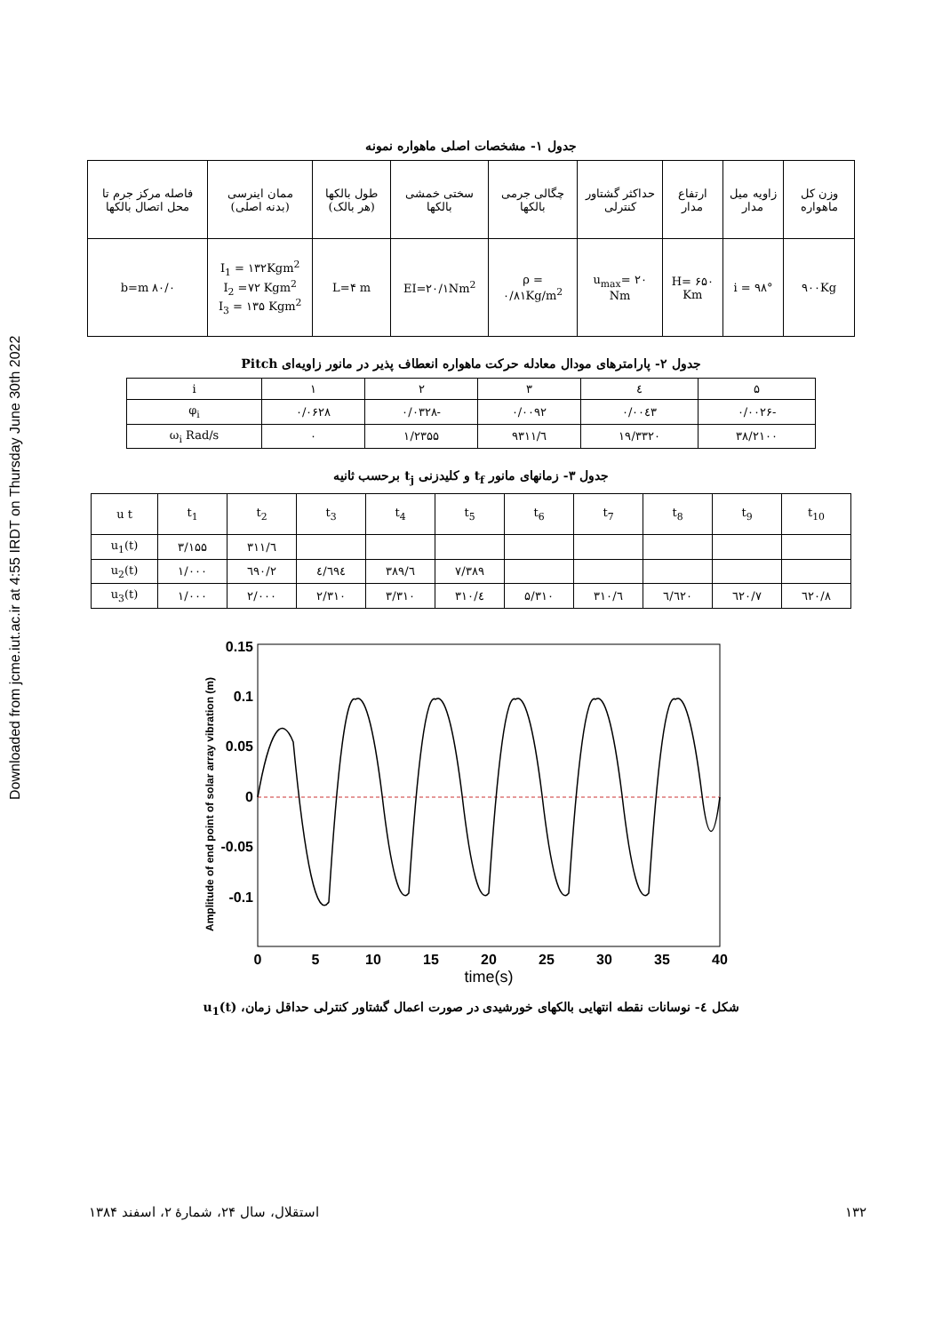Downloaded from jcme.iut.ac.ir at 4:55 IRDT on Thursday June 30th 2022
جدول ۱- مشخصات اصلی ماهواره نمونه
| وزن کل ماهواره | زاویه میل مدار | ارتفاع مدار | حداکثر گشتاور کنترلی | چگالی جرمی بالکها | سختی خمشی بالکها | طول بالکها (هر بالک) | ممان اینرسی (بدنه اصلی) | فاصله مرکز جرم تا محل اتصال بالکها |
| --- | --- | --- | --- | --- | --- | --- | --- | --- |
| ۹۰۰Kg | i = ۹۸° | H= ۶۵۰ Km | u<sub>max</sub>= ۲۰ Nm | ρ = ۰/۸۱Kg/m<sup>2</sup> | EI=۲۰/۱Nm<sup>2</sup> | L=۴ m | I<sub>1</sub> = ۱۳۲Kgm<sup>2</sup> I<sub>2</sub> =۷۲ Kgm<sup>2</sup> I<sub>3</sub> = ۱۳۵ Kgm<sup>2</sup> | b=m ۸۰/۰ |
جدول ۲- پارامترهای مودال معادله حرکت ماهواره انعطاف پذیر در مانور زاویه‌ای Pitch
| ۵ | ٤ | ۳ | ۲ | ۱ | i |
| -۰/۰۰۲۶ | ۰/۰۰٤۳ | ۰/۰۰۹۲ | -۰/۰۳۲۸ | ۰/۰۶۲۸ | φ<sub>i</sub> |
| ۳۸/۲۱۰۰ | ۱۹/۳۳۲۰ | ٦/۹۳۱۱ | ۱/۲۳۵۵ | ۰ | ω<sub>i</sub> Rad/s |
جدول ۳- زمانهای مانور t<sub>f</sub> و کلیدزنی t<sub>j</sub> برحسب ثانیه
| t<sub>10</sub> | t<sub>9</sub> | t<sub>8</sub> | t<sub>7</sub> | t<sub>6</sub> | t<sub>5</sub> | t<sub>4</sub> | t<sub>3</sub> | t<sub>2</sub> | t<sub>1</sub> | u t |
| | | | | | | | | ٦/۳۱۱ | ۳/۱۵۵ | u<sub>1</sub>(t) |
| | | | | | ۷/۳۸۹ | ٦/۳۸۹ | ٤/٦۹٤ | ۲/٦۹۰ | ۱/۰۰۰ | u<sub>2</sub>(t) |
| ۸/٦۲۰ | ۷/٦۲۰ | ٦/٦۲۰ | ٦/۳۱۰ | ۵/۳۱۰ | ٤/۳۱۰ | ۳/۳۱۰ | ۲/۳۱۰ | ۲/۰۰۰ | ۱/۰۰۰ | u<sub>3</sub>(t) |
0.15
0.1
0.05
0
-0.05
-0.1
0
5
10
15
20
25
30
35
40
time(s)
Amplitude of end point of solar array vibration (m)
شکل ٤- نوسانات نقطه انتهایی بالکهای خورشیدی در صورت اعمال گشتاور کنترلی حداقل زمان، u<sub>1</sub>(t)
۱۳۲ استقلال، سال ۲۴، شمارهٔ ۲، اسفند ۱۳۸۴